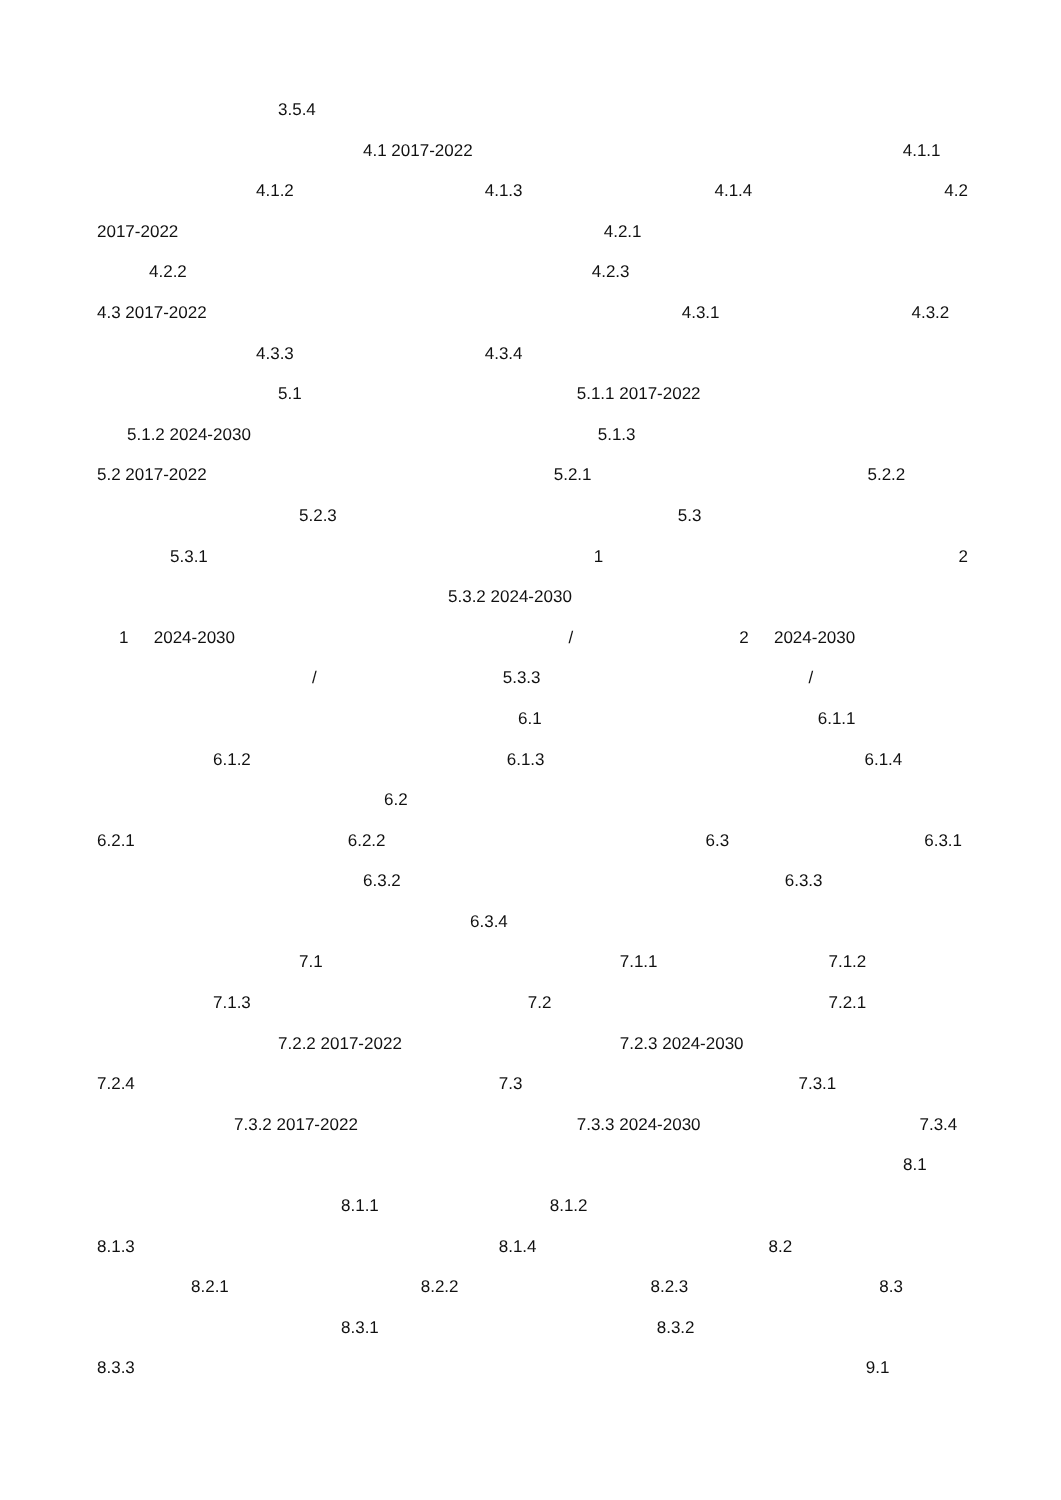3.5.4
4.1 2017-2022 4.1.1
4.1.2 4.1.3 4.1.4 4.2
2017-2022 4.2.1
4.2.2 4.2.3
4.3 2017-2022 4.3.1 4.3.2
4.3.3 4.3.4
5.1 5.1.1 2017-2022
5.1.2 2024-2030 5.1.3
5.2 2017-2022 5.2.1 5.2.2
5.2.3 5.3
5.3.1 1 2
5.3.2 2024-2030
1 2024-2030 / 2 2024-2030
/ 5.3.3 /
6.1 6.1.1
6.1.2 6.1.3 6.1.4
6.2
6.2.1 6.2.2 6.3 6.3.1
6.3.2 6.3.3
6.3.4
7.1 7.1.1 7.1.2
7.1.3 7.2 7.2.1
7.2.2 2017-2022 7.2.3 2024-2030
7.2.4 7.3 7.3.1
7.3.2 2017-2022 7.3.3 2024-2030 7.3.4
8.1
8.1.1 8.1.2
8.1.3 8.1.4 8.2
8.2.1 8.2.2 8.2.3 8.3
8.3.1 8.3.2
8.3.3 9.1